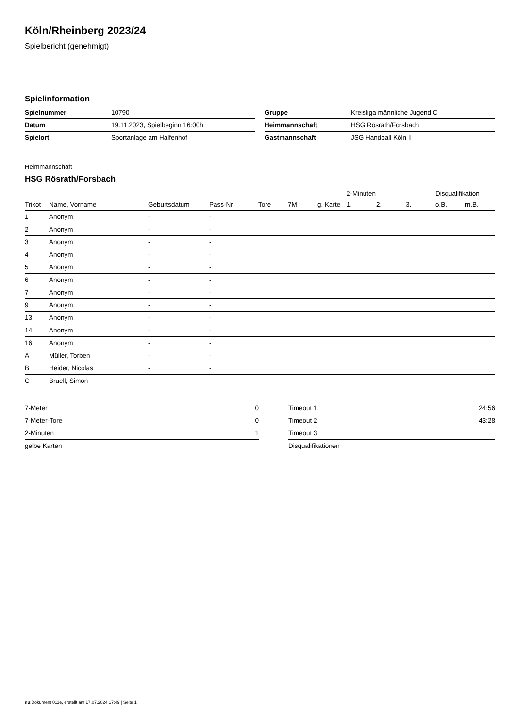Köln/Rheinberg 2023/24
Spielbericht (genehmigt)
Spielinformation
| Spielnummer | 10790 |
| Datum | 19.11.2023, Spielbeginn 16:00h |
| Spielort | Sportanlage am Halfenhof |
| Gruppe | Kreisliga männliche Jugend C |
| Heimmannschaft | HSG Rösrath/Forsbach |
| Gastmannschaft | JSG Handball Köln II |
Heimmannschaft
HSG Rösrath/Forsbach
| | | | | | | | 2-Minuten | | | Disqualifikation | |
| --- | --- | --- | --- | --- | --- | --- | --- | --- | --- | --- | --- |
| Trikot | Name, Vorname | Geburtsdatum | Pass-Nr | Tore | 7M | g. Karte | 1. | 2. | 3. | o.B. | m.B. |
| 1 | Anonym | - | - | | | | | | | | |
| 2 | Anonym | - | - | | | | | | | | |
| 3 | Anonym | - | - | | | | | | | | |
| 4 | Anonym | - | - | | | | | | | | |
| 5 | Anonym | - | - | | | | | | | | |
| 6 | Anonym | - | - | | | | | | | | |
| 7 | Anonym | - | - | | | | | | | | |
| 9 | Anonym | - | - | | | | | | | | |
| 13 | Anonym | - | - | | | | | | | | |
| 14 | Anonym | - | - | | | | | | | | |
| 16 | Anonym | - | - | | | | | | | | |
| A | Müller, Torben | - | - | | | | | | | | |
| B | Heider, Nicolas | - | - | | | | | | | | |
| C | Bruell, Simon | - | - | | | | | | | | |
| 7-Meter | 0 |
| 7-Meter-Tore | 0 |
| 2-Minuten | 1 |
| gelbe Karten | |
| Timeout 1 | 24:56 |
| Timeout 2 | 43:28 |
| Timeout 3 | |
| Disqualifikationen | |
nu.Dokument 011e, erstellt am 17.07.2024 17:49 | Seite 1